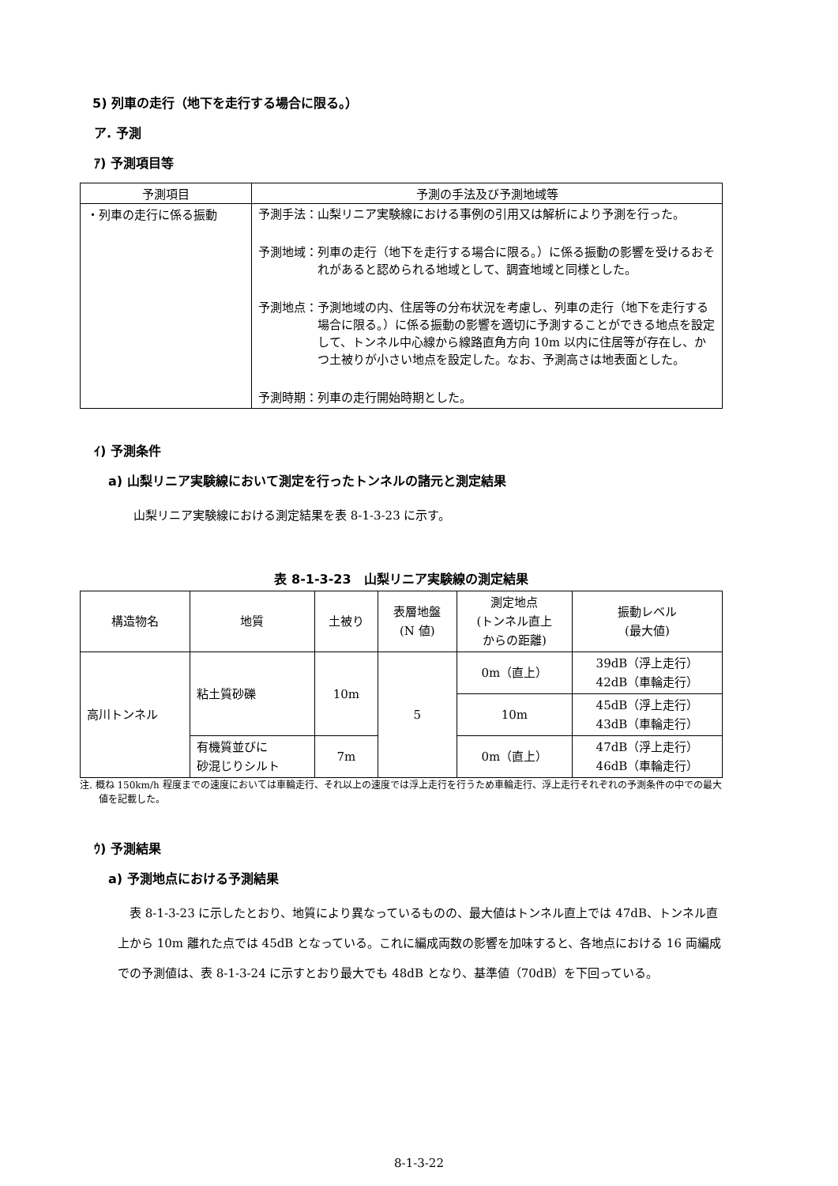5) 列車の走行（地下を走行する場合に限る。）
ア. 予測
ｱ) 予測項目等
| 予測項目 | 予測の手法及び予測地域等 |
| --- | --- |
| ・列車の走行に係る振動 | 予測手法： 山梨リニア実験線における事例の引用又は解析により予測を行った。 予測地域： 列車の走行（地下を走行する場合に限る。）に係る振動の影響を受けるおそれがあると認められる地域として、調査地域と同様とした。 予測地点： 予測地域の内、住居等の分布状況を考慮し、列車の走行（地下を走行する場合に限る。）に係る振動の影響を適切に予測することができる地点を設定して、トンネル中心線から線路直角方向 10m 以内に住居等が存在し、かつ土被りが小さい地点を設定した。なお、予測高さは地表面とした。 予測時期： 列車の走行開始時期とした。 |
ｲ) 予測条件
a) 山梨リニア実験線において測定を行ったトンネルの諸元と測定結果
山梨リニア実験線における測定結果を表 8-1-3-23 に示す。
表 8-1-3-23　山梨リニア実験線の測定結果
| 構造物名 | 地質 | 土被り | 表層地盤 (N 値) | 測定地点 (トンネル直上 からの距離) | 振動レベル (最大値) |
| --- | --- | --- | --- | --- | --- |
| 高川トンネル | 粘土質砂礫 | 10m | 5 | 0m（直上） | 39dB（浮上走行） 42dB（車輪走行） |
| | | | | 10m | 45dB（浮上走行） 43dB（車輪走行） |
| | 有機質並びに 砂混じりシルト | 7m | | 0m（直上） | 47dB（浮上走行） 46dB（車輪走行） |
注. 概ね 150km/h 程度までの速度においては車輪走行、それ以上の速度では浮上走行を行うため車輪走行、浮上走行それぞれの予測条件の中での最大値を記載した。
ｳ) 予測結果
a) 予測地点における予測結果
表 8-1-3-23 に示したとおり、地質により異なっているものの、最大値はトンネル直上では 47dB、トンネル直上から 10m 離れた点では 45dB となっている。これに編成両数の影響を加味すると、各地点における 16 両編成での予測値は、表 8-1-3-24 に示すとおり最大でも 48dB となり、基準値（70dB）を下回っている。
8-1-3-22